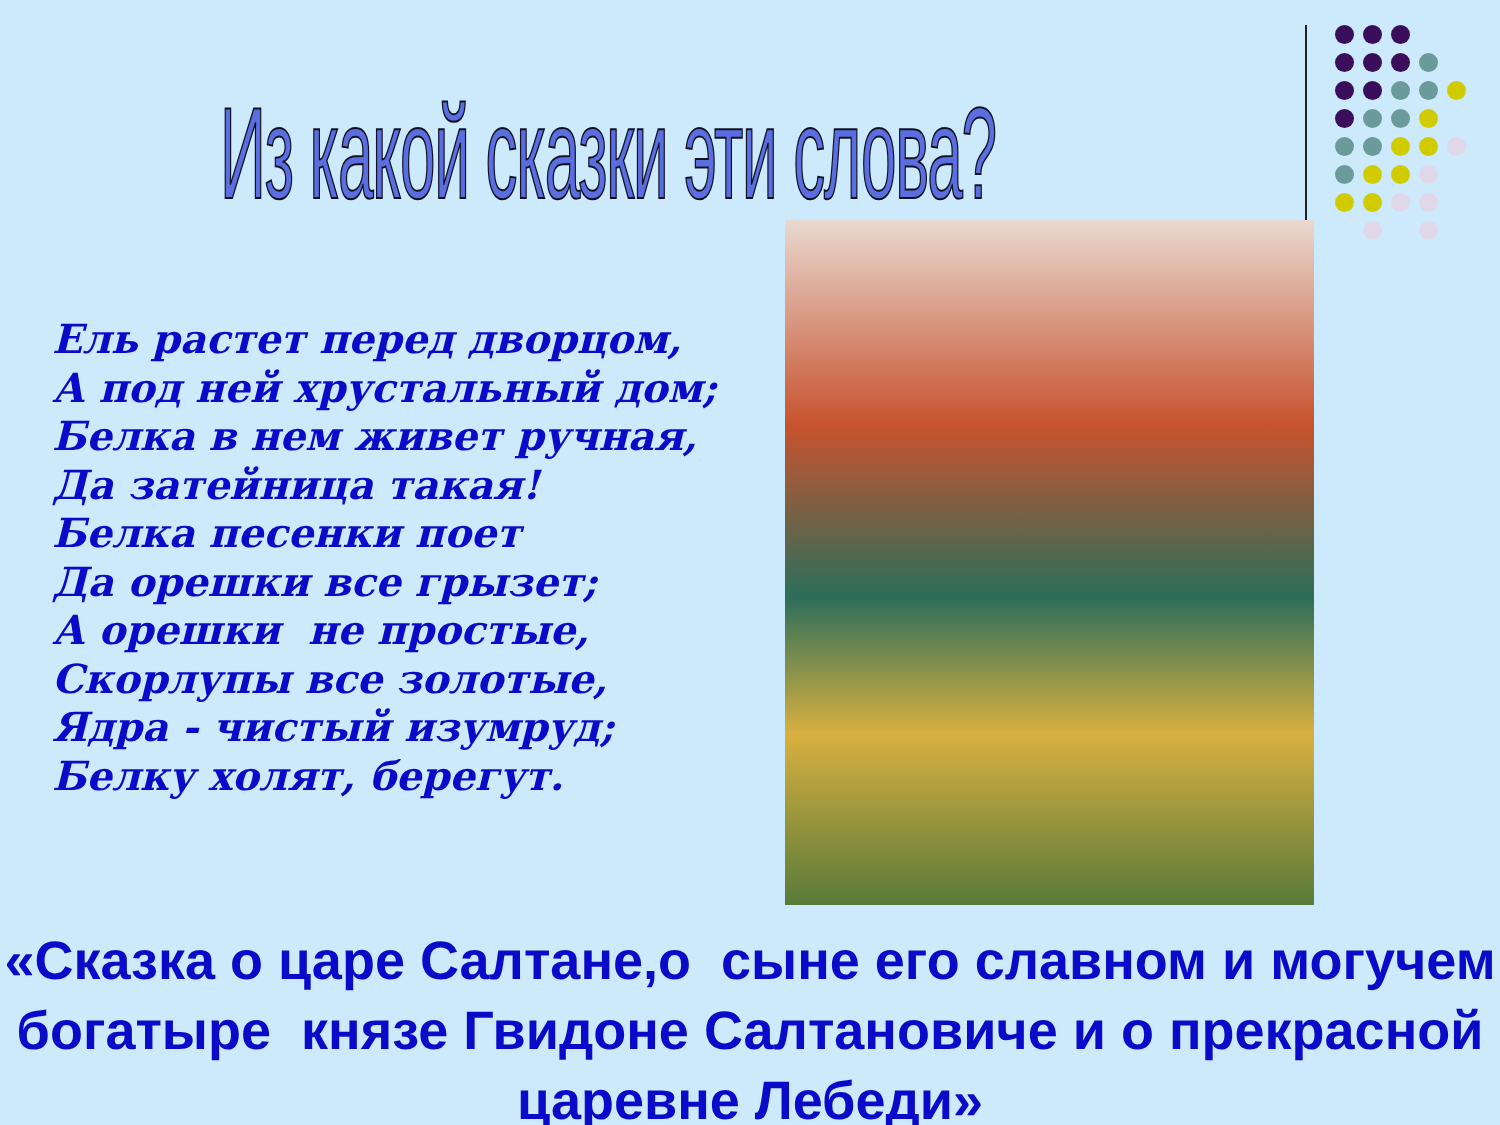Из какой сказки эти слова?
Ель растет перед дворцом,
А под ней хрустальный дом;
Белка в нем живет ручная,
Да затейница такая!
Белка песенки поет
Да орешки все грызет;
А орешки не простые,
Скорлупы все золотые,
Ядра - чистый изумруд;
Белку холят, берегут.
«Сказка о царе Салтане,о сыне его славном и могучем богатыре князе Гвидоне Салтановиче и о прекрасной царевне Лебеди»